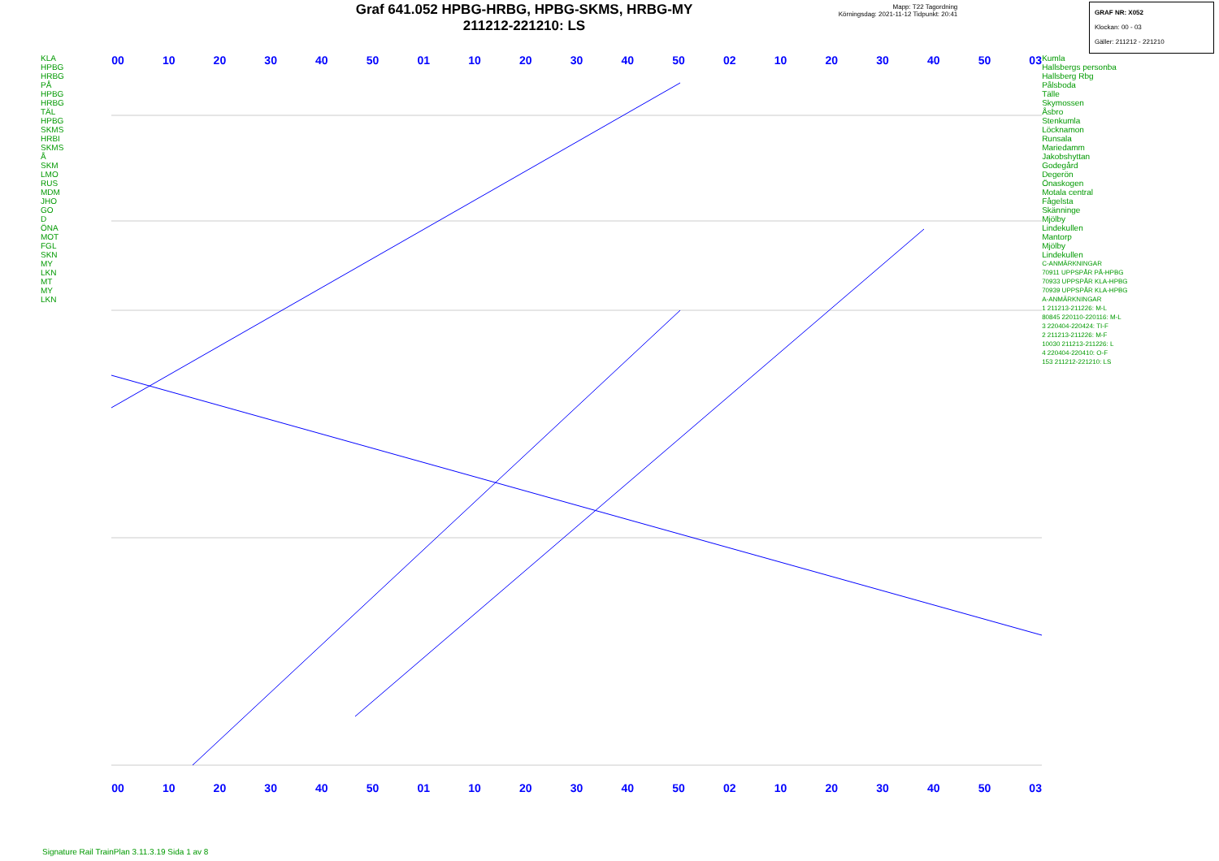Graf 641.052 HPBG-HRBG, HPBG-SKMS, HRBG-MY
211212-221210: LS
Mapp: T22 Tagordning
Körningsdag: 2021-11-12 Tidpunkt: 20:41
GRAF NR: X052
Klockan: 00 - 03
Gäller: 211212 - 221210
KLA
HPBG
HRBG
PÅ
HPBG
HRBG
TÄL
HPBG
SKMS
HRBI
SKMS
Å
SKM
LMO
RUS
MDM
JHO
GO
D
ÖNA
MOT
FGL
SKN
MY
LKN
MT
MY
LKN
00 10 20 30 40 50 01 10 20 30 40 50 02 10 20 30 40 50 03
00 10 20 30 40 50 01 10 20 30 40 50 02 10 20 30 40 50 03
Kumla
Hallsbergs personba
Hallsberg Rbg
Pålsboda
Tälle
Skymossen
Åsbro
Stenkumla
Löcknamon
Runsala
Mariedamm
Jakobshyttan
Godegård
Degerön
Önaskogen
Motala central
Fågelsta
Skänninge
Mjölby
Lindekullen
Mantorp
Mjölby
Lindekullen
C-ANMÄRKNINGAR
70911 UPPSPÅR PÅ-HPBG
70933 UPPSPÅR KLA-HPBG
70939 UPPSPÅR KLA-HPBG
A-ANMÄRKNINGAR
1 211213-211226: M-L
80845 220110-220116: M-L
3 220404-220424: TI-F
2 211213-211226: M-F
10030 211213-211226: L
4 220404-220410: O-F
153 211212-221210: LS
Signature Rail TrainPlan 3.11.3.19 Sida 1 av 8